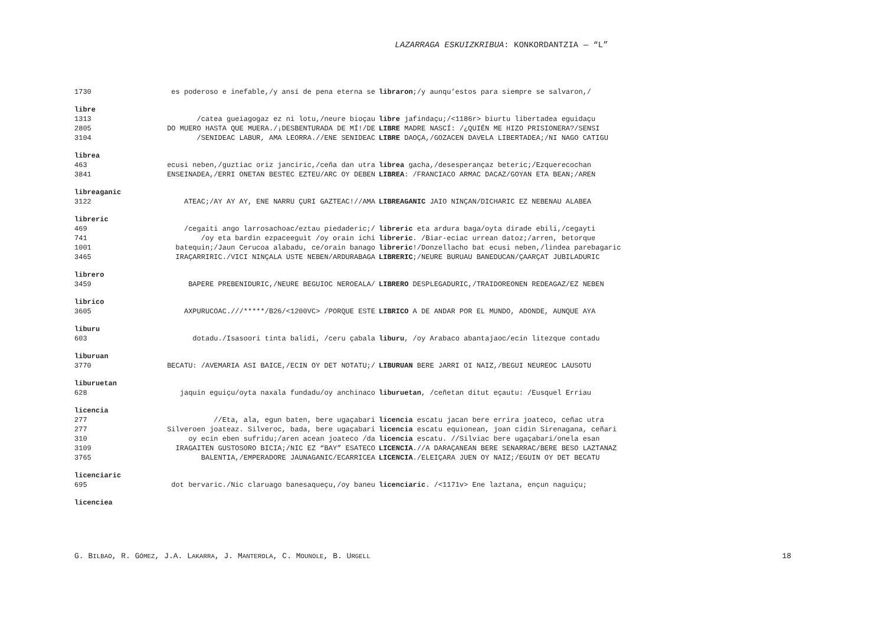LAZARRAGA ESKUIZKRIBUA: KONKORDANTZIA — “L”
1730 es poderoso e inefable,/y ansí de pena eterna se libraron;/y aunqu’estos para siempre se salvaron,/
libre
1313 /catea gueiagogaz ez ni lotu,/neure bioçau libre jafindaçu;/<1186r> biurtu libertadea eguidaçu
2805 DO MUERO HASTA QUE MUERA./¡DESBENTURADA DE MÍ!/DE LIBRE MADRE NASCÍ: /¿QUIÉN ME HIZO PRISIONERA?/SENSI
3104 /SENIDEAC LABUR, AMA LEORRA.//ENE SENIDEAC LIBRE DAOÇA,/GOZACEN DAVELA LIBERTADEA;/NI NAGO CATIGU
librea
463 ecusi neben,/guztiac oriz janciric,/ceña dan utra librea gacha,/desesperançaz beteric;/Ezquerecochan
3841 ENSEINADEA,/ERRI ONETAN BESTEC EZTEU/ARC OY DEBEN LIBREA: /FRANCIACO ARMAC DACAZ/GOYAN ETA BEAN;/AREN
libreaganic
3122 ATEAC;/AY AY AY, ENE NARRU ÇURI GAZTEAC!//AMA LIBREAGANIC JAIO NINÇAN/DICHARIC EZ NEBENAU ALABEA
libreric
469 /cegaiti ango larrosachoac/eztau piedaderic;/ libreric eta ardura baga/oyta dirade ebili,/cegayti
741 /oy eta bardin ezpaceeguit /oy orain ichi libreric. /Biar-eciac urrean datoz;/arren, betorque
1001 batequin;/Jaun Cerucoa alabadu, ce/orain banago libreric!/Donzellacho bat ecusi neben,/lindea parebagaric
3465 IRAÇARRIRIC./VICI NINÇALA USTE NEBEN/ARDURABAGA LIBRERIC;/NEURE BURUAU BANEDUCAN/ÇAARÇAT JUBILADURIC
librero
3459 BAPERE PREBENIDURIC,/NEURE BEGUIOC NEROEALA/ LIBRERO DESPLEGADURIC,/TRAIDOREONEN REDEAGAZ/EZ NEBEN
librico
3605 AXPURUCOAC.///*****/B26/<1200VC> /PORQUE ESTE LIBRICO A DE ANDAR POR EL MUNDO, ADONDE, AUNQUE AYA
liburu
603 dotadu./Isasoori tinta balidi, /ceru çabala liburu, /oy Arabaco abantajaoc/ecin litezque contadu
liburuan
3770 BECATU: /AVEMARIA ASI BAICE,/ECIN OY DET NOTATU;/ LIBURUAN BERE JARRI OI NAIZ,/BEGUI NEUREOC LAUSOTU
liburuetan
628 jaquin eguiçu/oyta naxala fundadu/oy anchinaco liburuetan, /ceñetan ditut eçautu: /Eusquel Erriau
licencia
277 //Eta, ala, egun baten, bere ugaçabari licencia escatu jacan bere errira joateco, ceñac utra
277 Silveroen joateaz. Silveroc, bada, bere ugaçabari licencia escatu equionean, joan cidin Sirenagana, ceñari
310 oy ecin eben sufridu;/aren acean joateco /da licencia escatu. //Silviac bere ugaçabari/onela esan
3109 IRAGAITEN GUSTOSORO BICIA;/NIC EZ “BAY” ESATECO LICENCIA.//A DARAÇANEAN BERE SENARRAC/BERE BESO LAZTANAZ
3765 BALENTIA,/EMPERADORE JAUNAGANIC/ECARRICEA LICENCIA./ELEIÇARA JUEN OY NAIZ;/EGUIN OY DET BECATU
licenciaric
695 dot bervaric./Nic claruago banesaqueçu,/oy baneu licenciaric. /<1171v> Ene laztana, ençun naguiçu;
licenciea
G. BILBAO, R. GÓMEZ, J.A. LAKARRA, J. MANTEROLA, C. MOUNOLE, B. URGELL 18